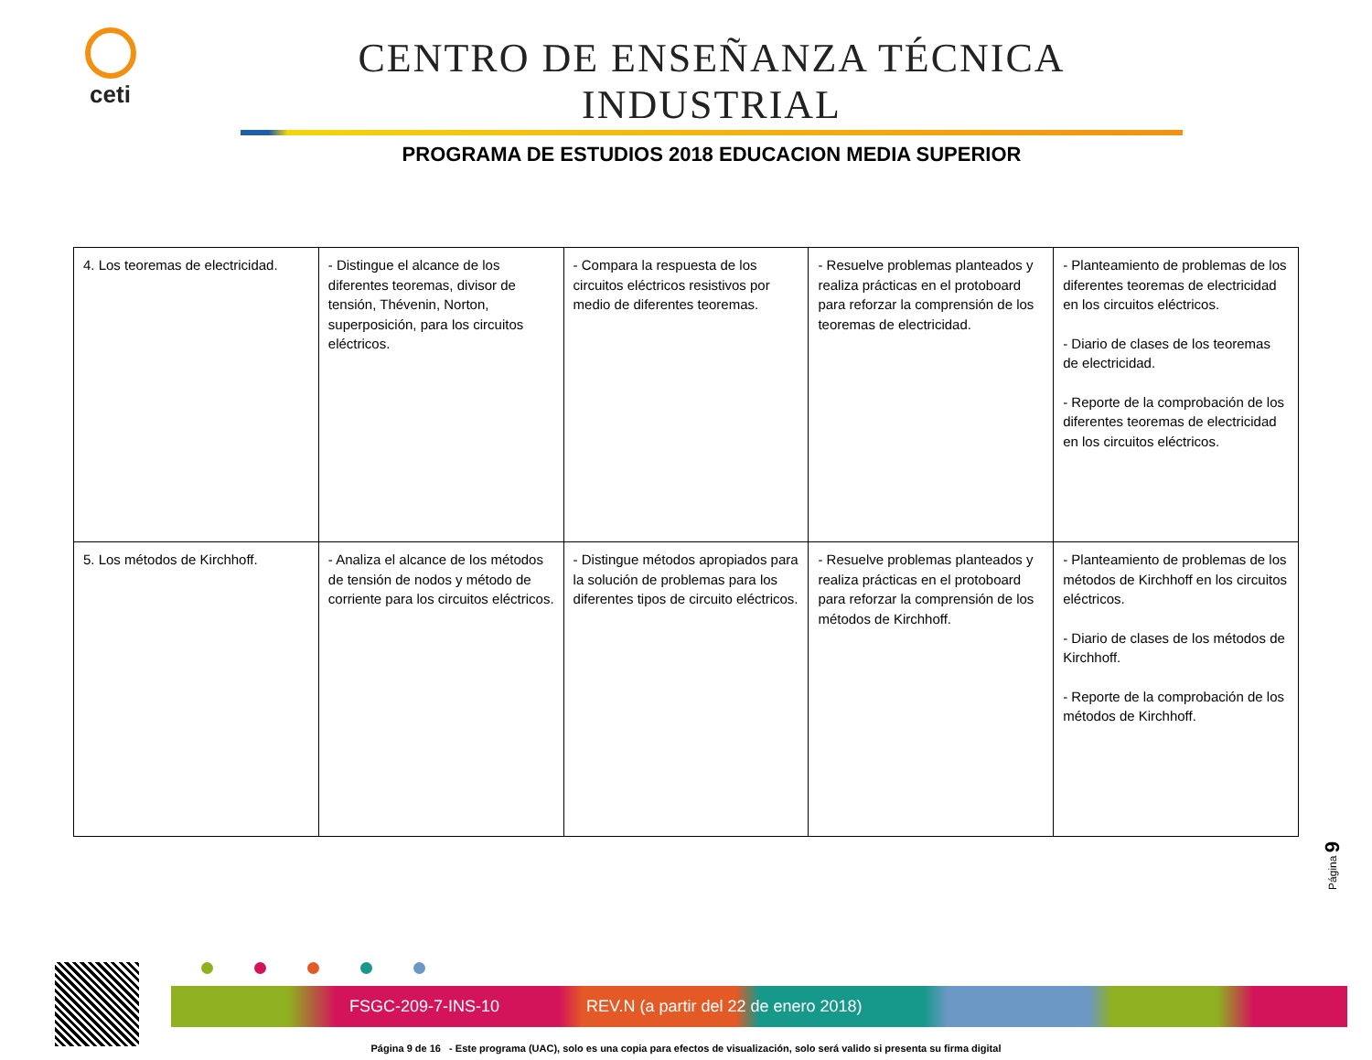ceti
CENTRO DE ENSEÑANZA TÉCNICA INDUSTRIAL
PROGRAMA DE ESTUDIOS 2018 EDUCACION MEDIA SUPERIOR
| 4. Los teoremas de electricidad. | - Distingue el alcance de los diferentes teoremas, divisor de tensión, Thévenin, Norton, superposición, para los circuitos eléctricos. | - Compara la respuesta de los circuitos eléctricos resistivos por medio de diferentes teoremas. | - Resuelve problemas planteados y realiza prácticas en el protoboard para reforzar la comprensión de los teoremas de electricidad. | - Planteamiento de problemas de los diferentes teoremas de electricidad en los circuitos eléctricos. - Diario de clases de los teoremas de electricidad. - Reporte de la comprobación de los diferentes teoremas de electricidad en los circuitos eléctricos. |
| 5. Los métodos de Kirchhoff. | - Analiza el alcance de los métodos de tensión de nodos y método de corriente para los circuitos eléctricos. | - Distingue métodos apropiados para la solución de problemas para los diferentes tipos de circuito eléctricos. | - Resuelve problemas planteados y realiza prácticas en el protoboard para reforzar la comprensión de los métodos de Kirchhoff. | - Planteamiento de problemas de los métodos de Kirchhoff en los circuitos eléctricos. - Diario de clases de los métodos de Kirchhoff. - Reporte de la comprobación de los métodos de Kirchhoff. |
Página 9
FSGC-209-7-INS-10 REV.N (a partir del 22 de enero 2018)
Página 9 de 16 - Este programa (UAC), solo es una copia para efectos de visualización, solo será valido si presenta su firma digital